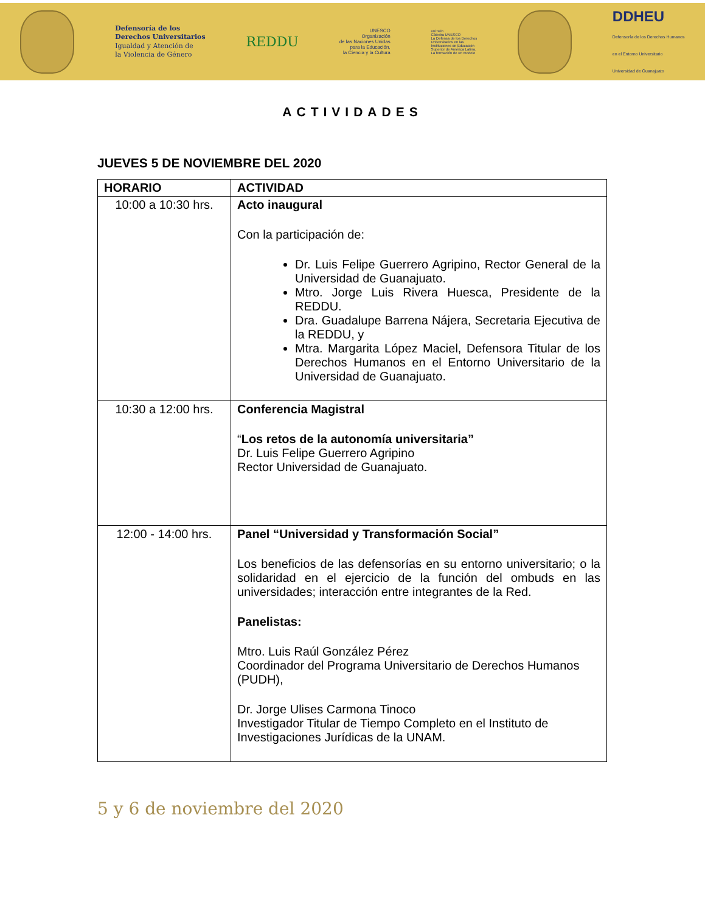Defensoría de los
Derechos Universitarios
Igualdad y Atención de
la Violencia de Género
REDDU
UNESCO
Organización
de las Naciones Unidas
para la Educación,
la Ciencia y la Cultura
uniTwin
Cátedra UNESCO
La Defensa de los Derechos
Universitarios en las
Instituciones de Educación
Superior de América Latina.
La formación de un modelo
DDHEU
Defensoría de los Derechos Humanos
en el Entorno Universitario
Universidad de Guanajuato
ACTIVIDADES
JUEVES 5 DE NOVIEMBRE DEL 2020
| HORARIO | ACTIVIDAD |
| --- | --- |
| 10:00 a 10:30 hrs. | Acto inaugural Con la participación de: Dr. Luis Felipe Guerrero Agripino, Rector General de la Universidad de Guanajuato. Mtro. Jorge Luis Rivera Huesca, Presidente de la REDDU. Dra. Guadalupe Barrena Nájera, Secretaria Ejecutiva de la REDDU, y Mtra. Margarita López Maciel, Defensora Titular de los Derechos Humanos en el Entorno Universitario de la Universidad de Guanajuato. |
| 10:30 a 12:00 hrs. | Conferencia Magistral “ Los retos de la autonomía universitaria” Dr. Luis Felipe Guerrero Agripino Rector Universidad de Guanajuato. |
| 12:00 - 14:00 hrs. | Panel “Universidad y Transformación Social” Los beneficios de las defensorías en su entorno universitario; o la solidaridad en el ejercicio de la función del ombuds en las universidades; interacción entre integrantes de la Red. Panelistas: Mtro. Luis Raúl González Pérez Coordinador del Programa Universitario de Derechos Humanos (PUDH), Dr. Jorge Ulises Carmona Tinoco Investigador Titular de Tiempo Completo en el Instituto de Investigaciones Jurídicas de la UNAM. |
5 y 6 de noviembre del 2020